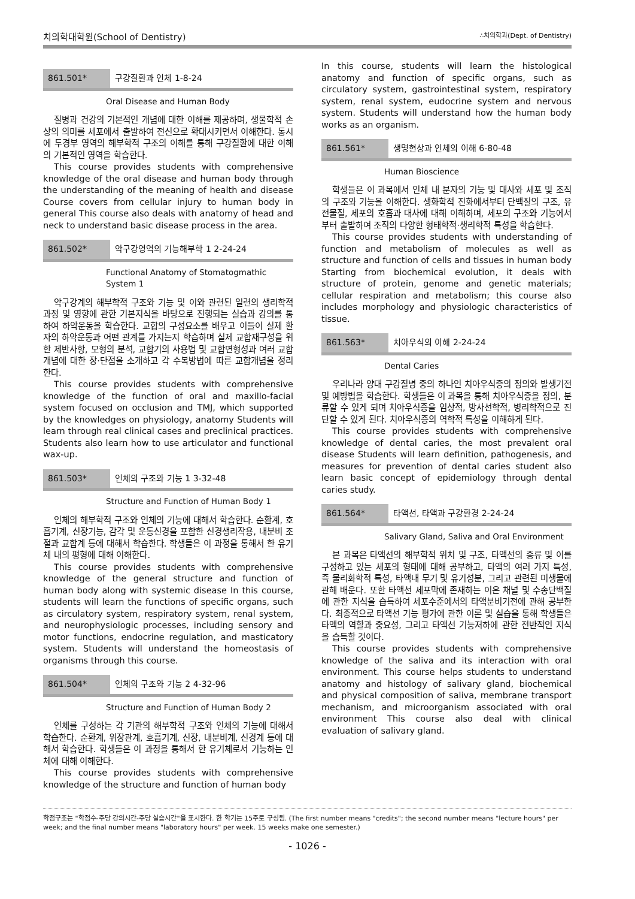치의학대학원(School of Dentistry) ∴치의학과(Dept. of Dentistry)
861.501* 구강질환과 인체 1-8-24
Oral Disease and Human Body
질병과 건강의 기본적인 개념에 대한 이해를 제공하며, 생물학적 손상의 의미를 세포에서 출발하여 전신으로 확대시키면서 이해한다. 동시에 두경부 영역의 해부학적 구조의 이해를 통해 구강질환에 대한 이해의 기본적인 영역을 학습한다.
This course provides students with comprehensive knowledge of the oral disease and human body through the understanding of the meaning of health and disease Course covers from cellular injury to human body in general This course also deals with anatomy of head and neck to understand basic disease process in the area.
861.502* 악구강영역의 기능해부학 1 2-24-24
Functional Anatomy of Stomatogmathic System 1
악구강계의 해부학적 구조와 기능 및 이와 관련된 일련의 생리학적 과정 및 영향에 관한 기본지식을 바탕으로 진행되는 실습과 강의를 통하여 하악운동을 학습한다. 교합의 구성요소를 배우고 이들이 실제 환자의 하악운동과 어떤 관계를 가지는지 학습하며 실제 교합재구성을 위한 제반사항, 모형의 분석, 교합기의 사용법 및 교합면형성과 여러 교합개념에 대한 장·단점을 소개하고 각 수복방법에 따른 교합개념을 정리한다.
This course provides students with comprehensive knowledge of the function of oral and maxillo-facial system focused on occlusion and TMJ, which supported by the knowledges on physiology, anatomy Students will learn through real clinical cases and preclinical practices. Students also learn how to use articulator and functional wax-up.
861.503* 인체의 구조와 기능 1 3-32-48
Structure and Function of Human Body 1
인체의 해부학적 구조와 인체의 기능에 대해서 학습한다. 순환계, 호흡기계, 신장기능, 감각 및 운동신경을 포함한 신경생리작용, 내분비 조절과 교합계 등에 대해서 학습한다. 학생들은 이 과정을 통해서 한 유기체 내의 평형에 대해 이해한다.
This course provides students with comprehensive knowledge of the general structure and function of human body along with systemic disease In this course, students will learn the functions of specific organs, such as circulatory system, respiratory system, renal system, and neurophysiologic processes, including sensory and motor functions, endocrine regulation, and masticatory system. Students will understand the homeostasis of organisms through this course.
861.504* 인체의 구조와 기능 2 4-32-96
Structure and Function of Human Body 2
인체를 구성하는 각 기관의 해부학적 구조와 인체의 기능에 대해서 학습한다. 순환계, 위장관계, 호흡기계, 신장, 내분비계, 신경계 등에 대해서 학습한다. 학생들은 이 과정을 통해서 한 유기체로서 기능하는 인체에 대해 이해한다.
This course provides students with comprehensive knowledge of the structure and function of human body
In this course, students will learn the histological anatomy and function of specific organs, such as circulatory system, gastrointestinal system, respiratory system, renal system, eudocrine system and nervous system. Students will understand how the human body works as an organism.
861.561* 생명현상과 인체의 이해 6-80-48
Human Bioscience
학생들은 이 과목에서 인체 내 분자의 기능 및 대사와 세포 및 조직의 구조와 기능을 이해한다. 생화학적 진화에서부터 단백질의 구조, 유전물질, 세포의 호흡과 대사에 대해 이해하며, 세포의 구조와 기능에서부터 출발하여 조직의 다양한 형태학적·생리학적 특성을 학습한다.
This course provides students with understanding of function and metabolism of molecules as well as structure and function of cells and tissues in human body Starting from biochemical evolution, it deals with structure of protein, genome and genetic materials; cellular respiration and metabolism; this course also includes morphology and physiologic characteristics of tissue.
861.563* 치아우식의 이해 2-24-24
Dental Caries
우리나라 양대 구강질병 중의 하나인 치아우식증의 정의와 발생기전 및 예방법을 학습한다. 학생들은 이 과목을 통해 치아우식증을 정의, 분류할 수 있게 되며 치아우식증을 임상적, 방사선학적, 병리학적으로 진단할 수 있게 된다. 치아우식증의 역학적 특성을 이해하게 된다.
This course provides students with comprehensive knowledge of dental caries, the most prevalent oral disease Students will learn definition, pathogenesis, and measures for prevention of dental caries student also learn basic concept of epidemiology through dental caries study.
861.564* 타액선, 타액과 구강환경 2-24-24
Salivary Gland, Saliva and Oral Environment
본 과목은 타액선의 해부학적 위치 및 구조, 타액선의 종류 및 이를 구성하고 있는 세포의 형태에 대해 공부하고, 타액의 여러 가지 특성, 즉 물리화학적 특성, 타액내 무기 및 유기성분, 그리고 관련된 미생물에 관해 배운다. 또한 타액선 세포막에 존재하는 이온 채널 및 수송단백질에 관한 지식을 습득하여 세포수준에서의 타액분비기전에 관해 공부한다. 최종적으로 타액선 기능 평가에 관한 이론 및 실습을 통해 학생들은 타액의 역할과 중요성, 그리고 타액선 기능저하에 관한 전반적인 지식을 습득할 것이다.
This course provides students with comprehensive knowledge of the saliva and its interaction with oral environment. This course helps students to understand anatomy and histology of salivary gland, biochemical and physical composition of saliva, membrane transport mechanism, and microorganism associated with oral environment This course also deal with clinical evaluation of salivary gland.
학점구조는 "학점수-주당 강의시간-주당 실습시간"을 표시한다. 한 학기는 15주로 구성됨. (The first number means "credits"; the second number means "lecture hours" per week; and the final number means "laboratory hours" per week. 15 weeks make one semester.)
- 1026 -